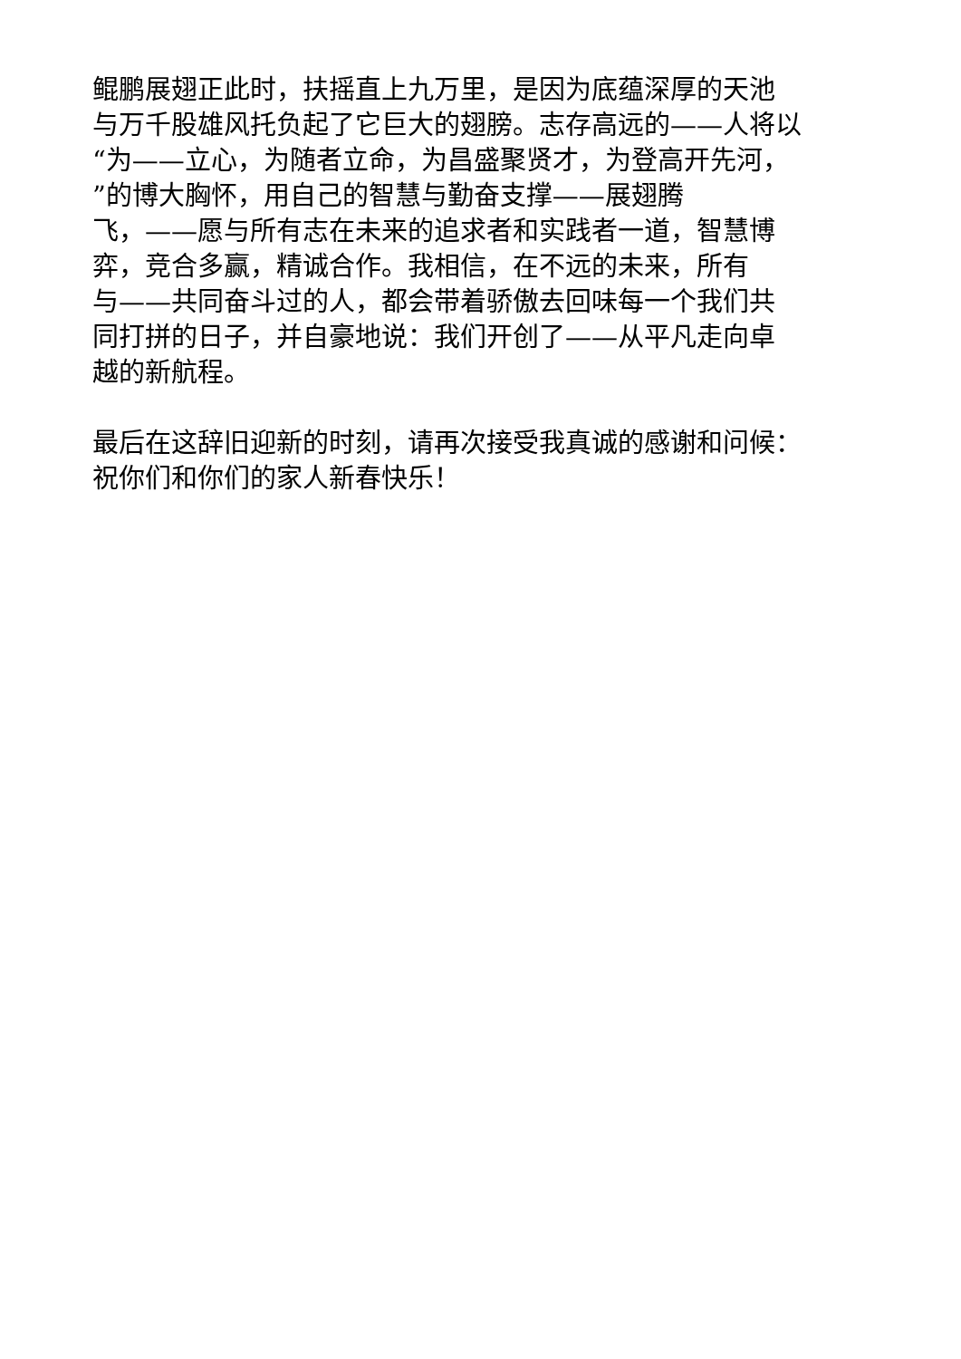鲲鹏展翅正此时，扶摇直上九万里，是因为底蕴深厚的天池
与万千股雄风托负起了它巨大的翅膀。志存高远的——人将以
“为——立心，为随者立命，为昌盛聚贤才，为登高开先河，
”的博大胸怀，用自己的智慧与勤奋支撑——展翅腾
飞，——愿与所有志在未来的追求者和实践者一道，智慧博
弈，竞合多赢，精诚合作。我相信，在不远的未来，所有
与——共同奋斗过的人，都会带着骄傲去回味每一个我们共
同打拼的日子，并自豪地说：我们开创了——从平凡走向卓
越的新航程。
最后在这辞旧迎新的时刻，请再次接受我真诚的感谢和问候：
祝你们和你们的家人新春快乐！